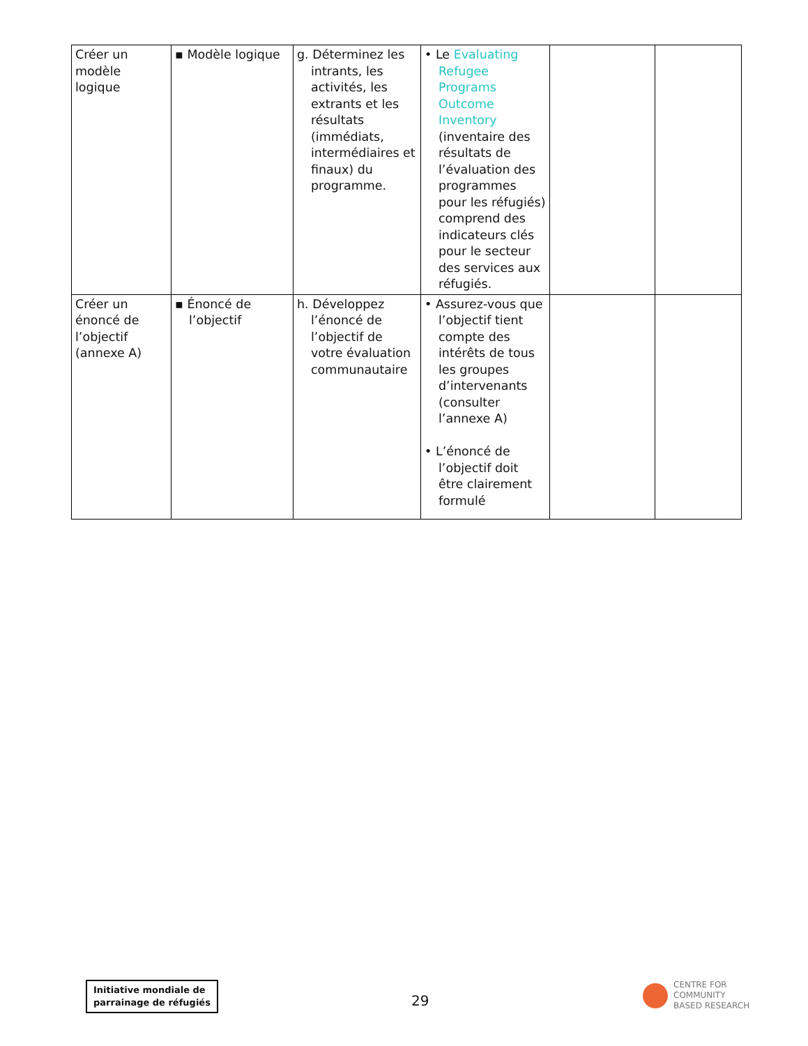| Créer un modèle logique | ▪ Modèle logique | g. Déterminez les intrants, les activités, les extrants et les résultats (immédiats, intermédiaires et finaux) du programme. | • Le Evaluating Refugee Programs Outcome Inventory (inventaire des résultats de l’évaluation des programmes pour les réfugiés) comprend des indicateurs clés pour le secteur des services aux réfugiés. | | |
| Créer un énoncé de l’objectif (annexe A) | ▪ Énoncé de l’objectif | h. Développez l’énoncé de l’objectif de votre évaluation communautaire | • Assurez-vous que l’objectif tient compte des intérêts de tous les groupes d’intervenants (consulter l’annexe A) • L’énoncé de l’objectif doit être clairement formulé | | |
Initiative mondiale de
parrainage de réfugiés
29
CENTRE FOR
COMMUNITY
BASED RESEARCH